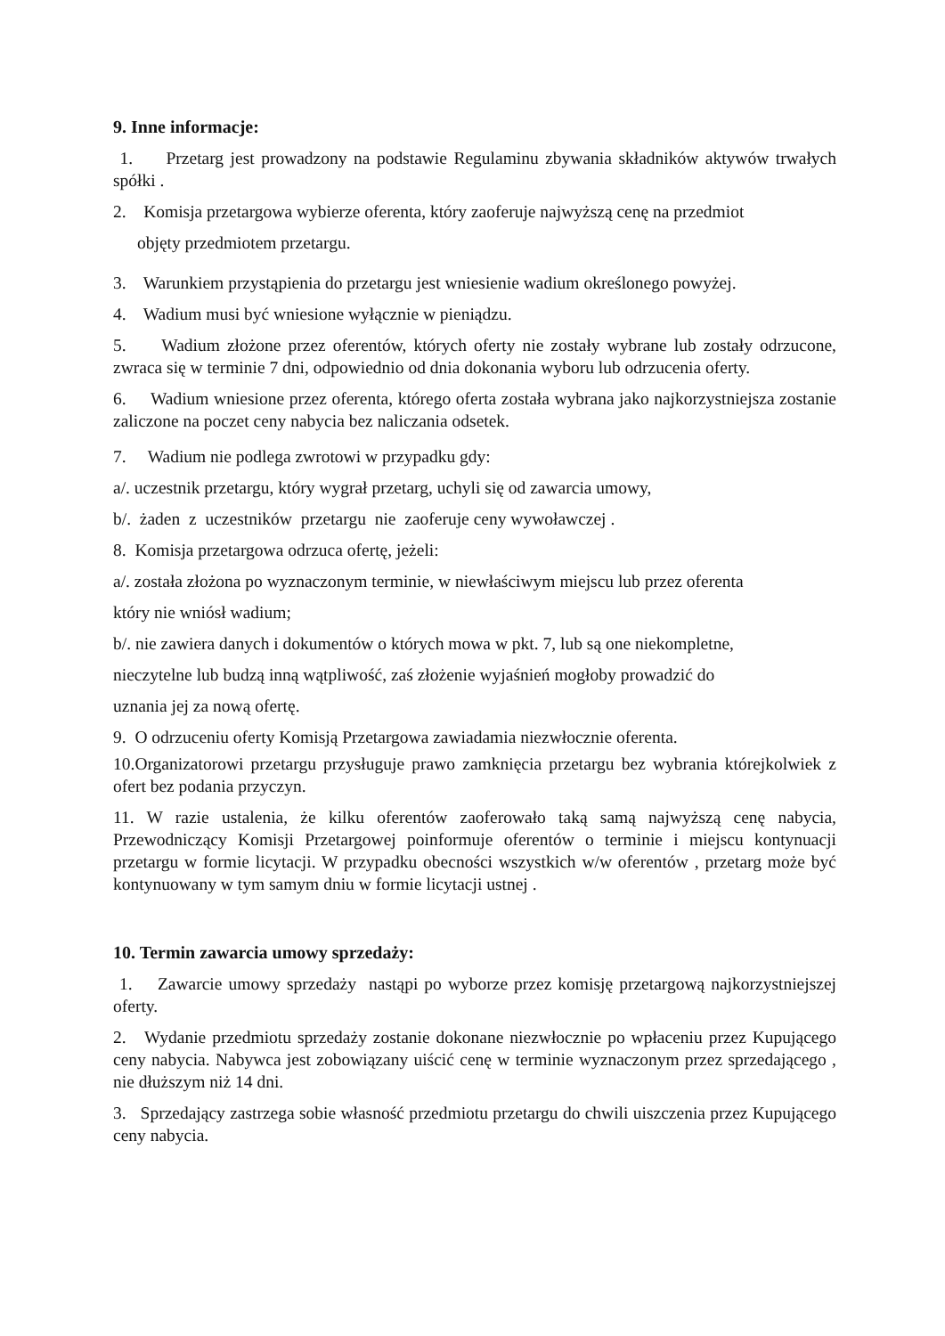9. Inne informacje:
1. Przetarg jest prowadzony na podstawie Regulaminu zbywania składników aktywów trwałych spółki .
2. Komisja przetargowa wybierze oferenta, który zaoferuje najwyższą cenę na przedmiot
objęty przedmiotem przetargu.
3. Warunkiem przystąpienia do przetargu jest wniesienie wadium określonego powyżej.
4. Wadium musi być wniesione wyłącznie w pieniądzu.
5. Wadium złożone przez oferentów, których oferty nie zostały wybrane lub zostały odrzucone, zwraca się w terminie 7 dni, odpowiednio od dnia dokonania wyboru lub odrzucenia oferty.
6. Wadium wniesione przez oferenta, którego oferta została wybrana jako najkorzystniejsza zostanie zaliczone na poczet ceny nabycia bez naliczania odsetek.
7. Wadium nie podlega zwrotowi w przypadku gdy:
a/. uczestnik przetargu, który wygrał przetarg, uchyli się od zawarcia umowy,
b/. żaden z uczestników przetargu nie zaoferuje ceny wywoławczej .
8. Komisja przetargowa odrzuca ofertę, jeżeli:
a/. została złożona po wyznaczonym terminie, w niewłaściwym miejscu lub przez oferenta
który nie wniósł wadium;
b/. nie zawiera danych i dokumentów o których mowa w pkt. 7, lub są one niekompletne,
nieczytelne lub budzą inną wątpliwość, zaś złożenie wyjaśnień mogłoby prowadzić do
uznania jej za nową ofertę.
9. O odrzuceniu oferty Komisją Przetargowa zawiadamia niezwłocznie oferenta.
10.Organizatorowi przetargu przysługuje prawo zamknięcia przetargu bez wybrania którejkolwiek z ofert bez podania przyczyn.
11. W razie ustalenia, że kilku oferentów zaoferowało taką samą najwyższą cenę nabycia, Przewodniczący Komisji Przetargowej poinformuje oferentów o terminie i miejscu kontynuacji przetargu w formie licytacji. W przypadku obecności wszystkich w/w oferentów , przetarg może być kontynuowany w tym samym dniu w formie licytacji ustnej .
10. Termin zawarcia umowy sprzedaży:
1. Zawarcie umowy sprzedaży nastąpi po wyborze przez komisję przetargową najkorzystniejszej oferty.
2. Wydanie przedmiotu sprzedaży zostanie dokonane niezwłocznie po wpłaceniu przez Kupującego ceny nabycia. Nabywca jest zobowiązany uiścić cenę w terminie wyznaczonym przez sprzedającego , nie dłuższym niż 14 dni.
3. Sprzedający zastrzega sobie własność przedmiotu przetargu do chwili uiszczenia przez Kupującego ceny nabycia.